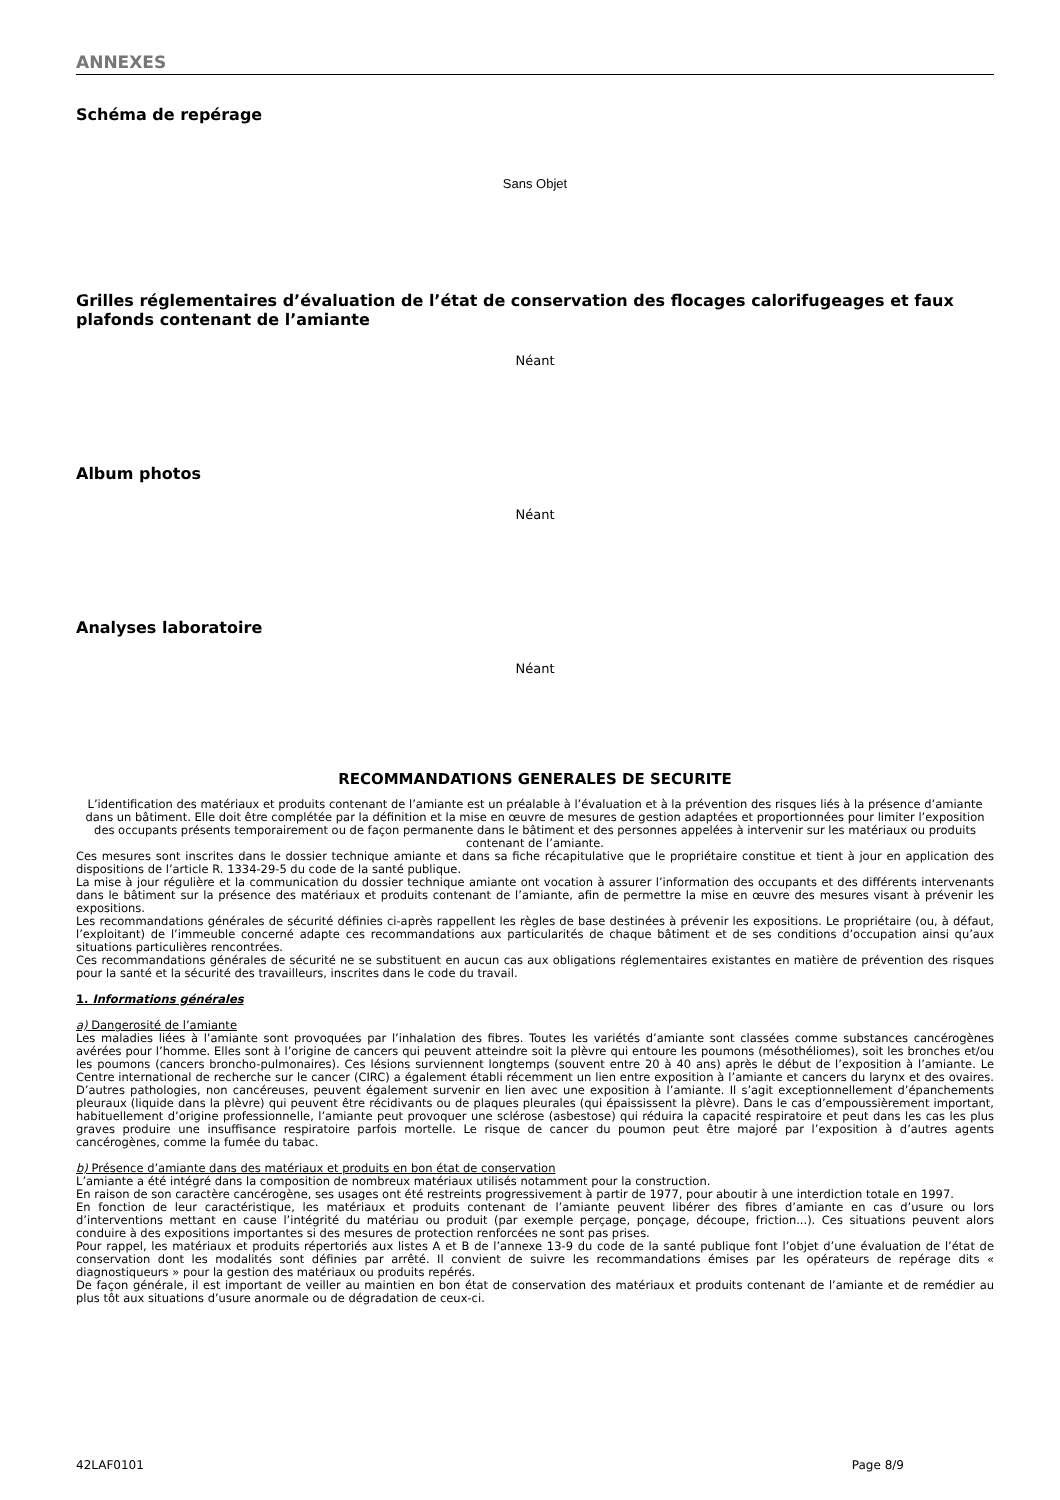ANNEXES
Schéma de repérage
Sans Objet
Grilles réglementaires d’évaluation de l’état de conservation des flocages calorifugeages et faux plafonds contenant de l’amiante
Néant
Album photos
Néant
Analyses laboratoire
Néant
RECOMMANDATIONS GENERALES DE SECURITE
L’identification des matériaux et produits contenant de l’amiante est un préalable à l’évaluation et à la prévention des risques liés à la présence d’amiante dans un bâtiment. Elle doit être complétée par la définition et la mise en œuvre de mesures de gestion adaptées et proportionnées pour limiter l’exposition des occupants présents temporairement ou de façon permanente dans le bâtiment et des personnes appelées à intervenir sur les matériaux ou produits contenant de l’amiante.
Ces mesures sont inscrites dans le dossier technique amiante et dans sa fiche récapitulative que le propriétaire constitue et tient à jour en application des dispositions de l’article R. 1334-29-5 du code de la santé publique.
La mise à jour régulière et la communication du dossier technique amiante ont vocation à assurer l’information des occupants et des différents intervenants dans le bâtiment sur la présence des matériaux et produits contenant de l’amiante, afin de permettre la mise en œuvre des mesures visant à prévenir les expositions.
Les recommandations générales de sécurité définies ci-après rappellent les règles de base destinées à prévenir les expositions. Le propriétaire (ou, à défaut, l’exploitant) de l’immeuble concerné adapte ces recommandations aux particularités de chaque bâtiment et de ses conditions d’occupation ainsi qu’aux situations particulières rencontrées.
Ces recommandations générales de sécurité ne se substituent en aucun cas aux obligations réglementaires existantes en matière de prévention des risques pour la santé et la sécurité des travailleurs, inscrites dans le code du travail.
1. Informations générales
a) Dangerosité de l’amiante
Les maladies liées à l’amiante sont provoquées par l’inhalation des fibres. Toutes les variétés d’amiante sont classées comme substances cancérogènes avérées pour l’homme. Elles sont à l’origine de cancers qui peuvent atteindre soit la plèvre qui entoure les poumons (mésothéliomes), soit les bronches et/ou les poumons (cancers broncho-pulmonaires). Ces lésions surviennent longtemps (souvent entre 20 à 40 ans) après le début de l’exposition à l’amiante. Le Centre international de recherche sur le cancer (CIRC) a également établi récemment un lien entre exposition à l’amiante et cancers du larynx et des ovaires. D’autres pathologies, non cancéreuses, peuvent également survenir en lien avec une exposition à l’amiante. Il s’agit exceptionnellement d’épanchements pleuraux (liquide dans la plèvre) qui peuvent être récidivants ou de plaques pleurales (qui épaississent la plèvre). Dans le cas d’empoussièrement important, habituellement d’origine professionnelle, l’amiante peut provoquer une sclérose (asbestose) qui réduira la capacité respiratoire et peut dans les cas les plus graves produire une insuffisance respiratoire parfois mortelle. Le risque de cancer du poumon peut être majoré par l’exposition à d’autres agents cancérogènes, comme la fumée du tabac.
b) Présence d’amiante dans des matériaux et produits en bon état de conservation
L’amiante a été intégré dans la composition de nombreux matériaux utilisés notamment pour la construction.
En raison de son caractère cancérogène, ses usages ont été restreints progressivement à partir de 1977, pour aboutir à une interdiction totale en 1997.
En fonction de leur caractéristique, les matériaux et produits contenant de l’amiante peuvent libérer des fibres d’amiante en cas d’usure ou lors d’interventions mettant en cause l’intégrité du matériau ou produit (par exemple perçage, ponçage, découpe, friction...). Ces situations peuvent alors conduire à des expositions importantes si des mesures de protection renforcées ne sont pas prises.
Pour rappel, les matériaux et produits répertoriés aux listes A et B de l’annexe 13-9 du code de la santé publique font l’objet d’une évaluation de l’état de conservation dont les modalités sont définies par arrêté. Il convient de suivre les recommandations émises par les opérateurs de repérage dits « diagnostiqueurs » pour la gestion des matériaux ou produits repérés.
De façon générale, il est important de veiller au maintien en bon état de conservation des matériaux et produits contenant de l’amiante et de remédier au plus tôt aux situations d’usure anormale ou de dégradation de ceux-ci.
42LAF0101 Page 8/9